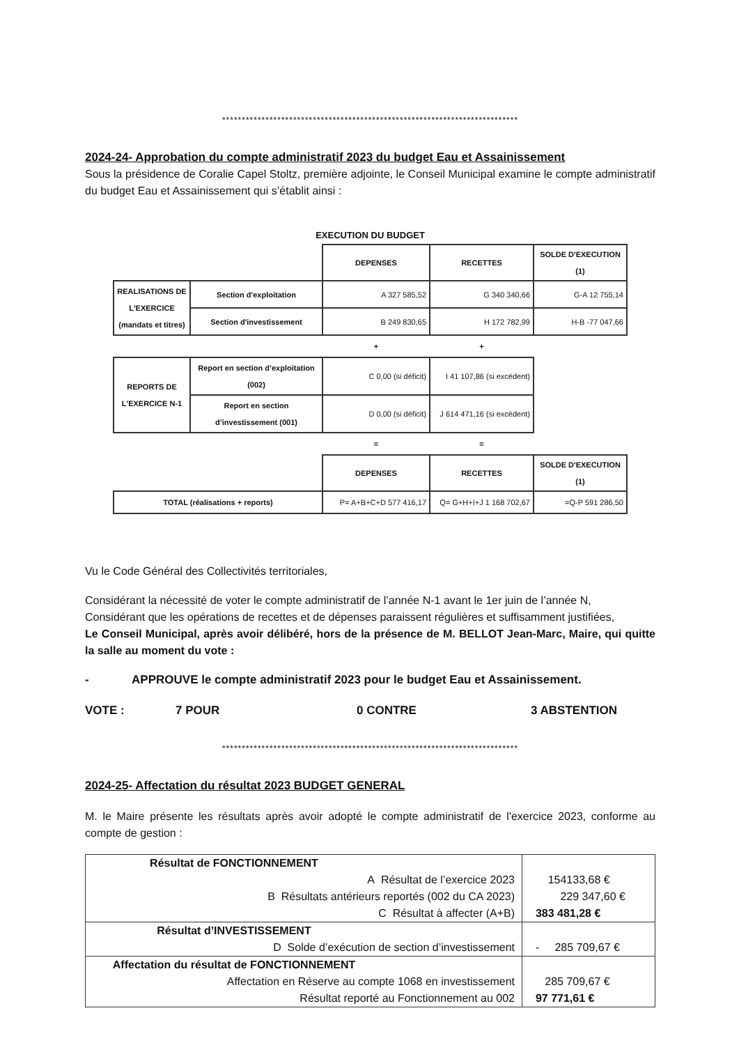***************************************************************************
2024-24- Approbation du compte administratif 2023 du budget Eau et Assainissement
Sous la présidence de Coralie Capel Stoltz, première adjointe, le Conseil Municipal examine le compte administratif du budget Eau et Assainissement qui s’établit ainsi :
EXECUTION DU BUDGET
| | | DEPENSES | RECETTES | SOLDE D'EXECUTION (1) |
| REALISATIONS DE L'EXERCICE (mandats et titres) | Section d'exploitation | A 327 585,52 | G 340 340,66 | G-A 12 755,14 |
| | Section d'investissement | B 249 830,65 | H 172 782,99 | H-B -77 047,66 |
| | | + | + | |
| REPORTS DE L'EXERCICE N-1 | Report en section d’exploitation (002) | C 0,00 (si déficit) | I 41 107,86 (si excédent) | |
| | Report en section d’investissement (001) | D 0,00 (si déficit) | J 614 471,16 (si excédent) | |
| | | = | = | |
| | | DEPENSES | RECETTES | SOLDE D'EXECUTION (1) |
| TOTAL (réalisations + reports) | | P= A+B+C+D 577 416,17 | Q= G+H+I+J 1 168 702,67 | =Q-P 591 286,50 |
Vu le Code Général des Collectivités territoriales,
Considérant la nécessité de voter le compte administratif de l’année N-1 avant le 1er juin de l’année N,
Considérant que les opérations de recettes et de dépenses paraissent régulières et suffisamment justifiées,
Le Conseil Municipal, après avoir délibéré, hors de la présence de M. BELLOT Jean-Marc, Maire, qui quitte la salle au moment du vote :
- APPROUVE le compte administratif 2023 pour le budget Eau et Assainissement.
VOTE : 7 POUR 0 CONTRE 3 ABSTENTION
***************************************************************************
2024-25- Affectation du résultat 2023 BUDGET GENERAL
M. le Maire présente les résultats après avoir adopté le compte administratif de l'exercice 2023, conforme au compte de gestion :
| Résultat de FONCTIONNEMENT A Résultat de l’exercice 2023 B Résultats antérieurs reportés (002 du CA 2023) C Résultat à affecter (A+B) | 154133,68 € 229 347,60 € 383 481,28 € |
| Résultat d’INVESTISSEMENT D Solde d’exécution de section d’investissement | - 285 709,67 € |
| Affectation du résultat de FONCTIONNEMENT Affectation en Réserve au compte 1068 en investissement Résultat reporté au Fonctionnement au 002 | 285 709,67 € 97 771,61 € |